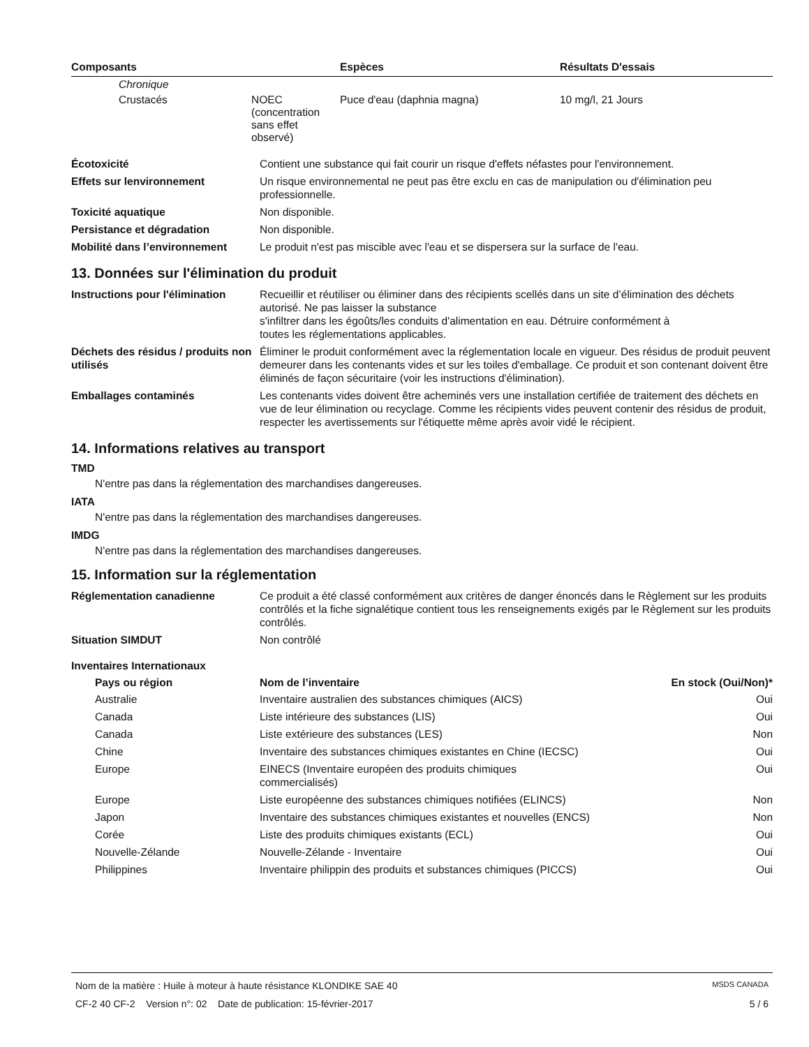| Composants | Espèces | Résultats D'essais |
| --- | --- | --- |
| Chronique | | | |
| Crustacés | NOEC (concentration sans effet observé) | Puce d'eau (daphnia magna) | 10 mg/l, 21 Jours |
| Écotoxicité | Contient une substance qui fait courir un risque d'effets néfastes pour l'environnement. |
| Effets sur lenvironnement | Un risque environnemental ne peut pas être exclu en cas de manipulation ou d'élimination peu professionnelle. |
| Toxicité aquatique | Non disponible. |
| Persistance et dégradation | Non disponible. |
| Mobilité dans l’environnement | Le produit n'est pas miscible avec l'eau et se dispersera sur la surface de l'eau. |
13. Données sur l'élimination du produit
| Instructions pour l'élimination | Recueillir et réutiliser ou éliminer dans des récipients scellés dans un site d’élimination des déchets autorisé. Ne pas laisser la substance s'infiltrer dans les égoûts/les conduits d'alimentation en eau. Détruire conformément à toutes les réglementations applicables. |
| Déchets des résidus / produits non utilisés | Éliminer le produit conformément avec la réglementation locale en vigueur. Des résidus de produit peuvent demeurer dans les contenants vides et sur les toiles d'emballage. Ce produit et son contenant doivent être éliminés de façon sécuritaire (voir les instructions d'élimination). |
| Emballages contaminés | Les contenants vides doivent être acheminés vers une installation certifiée de traitement des déchets en vue de leur élimination ou recyclage. Comme les récipients vides peuvent contenir des résidus de produit, respecter les avertissements sur l'étiquette même après avoir vidé le récipient. |
14. Informations relatives au transport
TMD
N'entre pas dans la réglementation des marchandises dangereuses.
IATA
N'entre pas dans la réglementation des marchandises dangereuses.
IMDG
N'entre pas dans la réglementation des marchandises dangereuses.
15. Information sur la réglementation
| Réglementation canadienne | Ce produit a été classé conformément aux critères de danger énoncés dans le Règlement sur les produits contrôlés et la fiche signalétique contient tous les renseignements exigés par le Règlement sur les produits contrôlés. |
| Situation SIMDUT | Non contrôlé |
Inventaires Internationaux
| Pays ou région | Nom de l’inventaire | En stock (Oui/Non)* |
| --- | --- | --- |
| Australie | Inventaire australien des substances chimiques (AICS) | Oui |
| Canada | Liste intérieure des substances (LIS) | Oui |
| Canada | Liste extérieure des substances (LES) | Non |
| Chine | Inventaire des substances chimiques existantes en Chine (IECSC) | Oui |
| Europe | EINECS (Inventaire européen des produits chimiques commercialisés) | Oui |
| Europe | Liste européenne des substances chimiques notifiées (ELINCS) | Non |
| Japon | Inventaire des substances chimiques existantes et nouvelles (ENCS) | Non |
| Corée | Liste des produits chimiques existants (ECL) | Oui |
| Nouvelle-Zélande | Nouvelle-Zélande - Inventaire | Oui |
| Philippines | Inventaire philippin des produits et substances chimiques (PICCS) | Oui |
Nom de la matière : Huile à moteur à haute résistance KLONDIKE SAE 40 MSDS CANADA
CF-2 40 CF-2 Version n°: 02 Date de publication: 15-février-2017 5 / 6